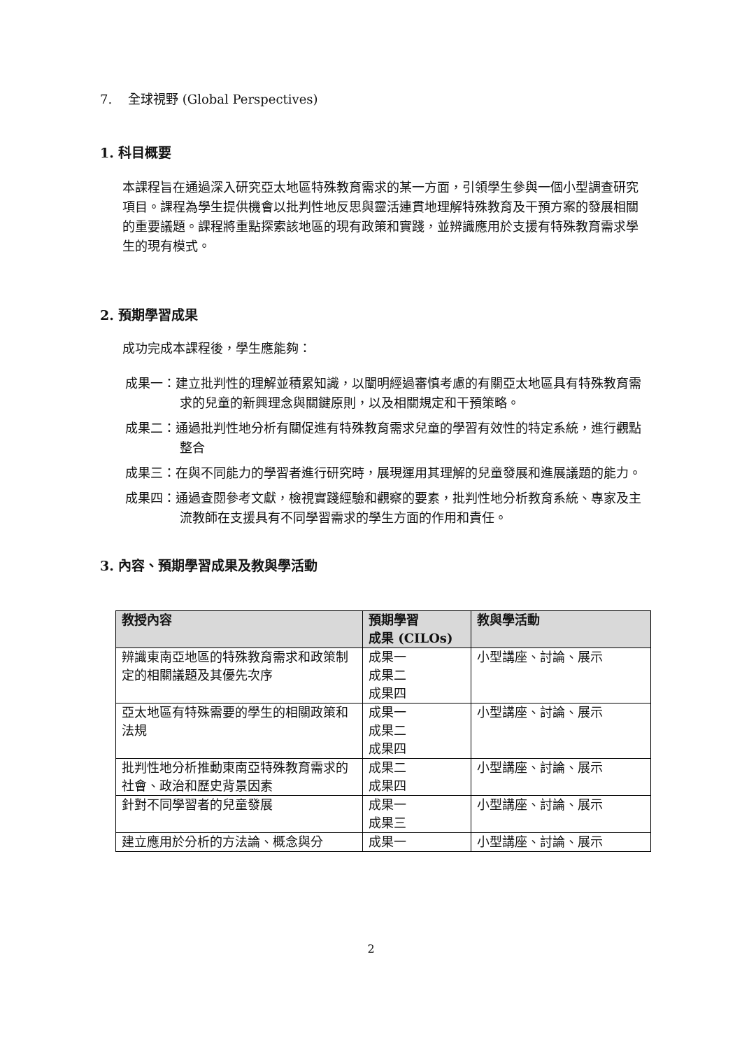7. 全球視野 (Global Perspectives)
1. 科目概要
本課程旨在通過深入研究亞太地區特殊教育需求的某一方面，引領學生參與一個小型調查研究項目。課程為學生提供機會以批判性地反思與靈活連貫地理解特殊教育及干預方案的發展相關的重要議題。課程將重點探索該地區的現有政策和實踐，並辨識應用於支援有特殊教育需求學生的現有模式。
2. 預期學習成果
成功完成本課程後，學生應能夠：
成果一：建立批判性的理解並積累知識，以闡明經過審慎考慮的有關亞太地區具有特殊教育需求的兒童的新興理念與關鍵原則，以及相關規定和干預策略。
成果二：通過批判性地分析有關促進有特殊教育需求兒童的學習有效性的特定系統，進行觀點整合
成果三：在與不同能力的學習者進行研究時，展現運用其理解的兒童發展和進展議題的能力。
成果四：通過查閱參考文獻，檢視實踐經驗和觀察的要素，批判性地分析教育系統、專家及主流教師在支援具有不同學習需求的學生方面的作用和責任。
3. 內容、預期學習成果及教與學活動
| 教授內容 | 預期學習 成果 (CILOs) | 教與學活動 |
| --- | --- | --- |
| 辨識東南亞地區的特殊教育需求和政策制定的相關議題及其優先次序 | 成果一 成果二 成果四 | 小型講座、討論、展示 |
| 亞太地區有特殊需要的學生的相關政策和法規 | 成果一 成果二 成果四 | 小型講座、討論、展示 |
| 批判性地分析推動東南亞特殊教育需求的社會、政治和歷史背景因素 | 成果二 成果四 | 小型講座、討論、展示 |
| 針對不同學習者的兒童發展 | 成果一 成果三 | 小型講座、討論、展示 |
| 建立應用於分析的方法論、概念與分 | 成果一 | 小型講座、討論、展示 |
2